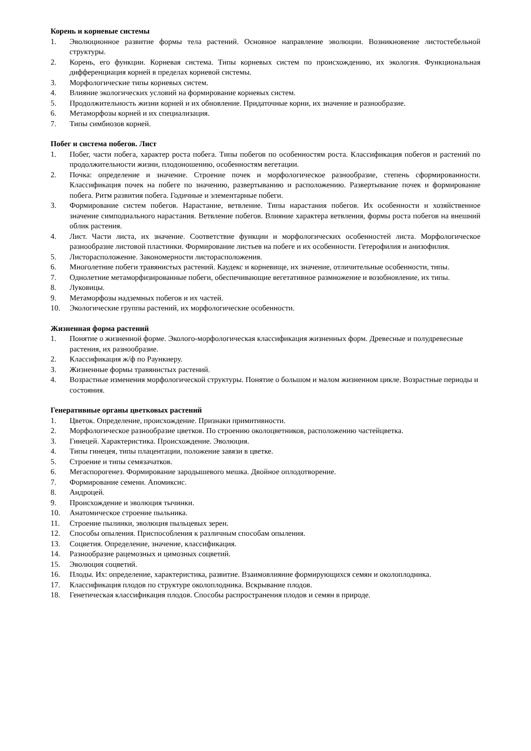Корень и корневые системы
1. Эволюционное развитие формы тела растений. Основное направление эволюции. Возникновение листостебельной структуры.
2. Корень, его функции. Корневая система. Типы корневых систем по происхождению, их экология. Функциональная дифференциация корней в пределах корневой системы.
3. Морфологические типы корневых систем.
4. Влияние экологических условий на формирование корневых систем.
5. Продолжительность жизни корней и их обновление. Придаточные корни, их значение и разнообразие.
6. Метаморфозы корней и их специализация.
7. Типы симбиозов корней.
Побег и система побегов. Лист
1. Побег, части побега, характер роста побега. Типы побегов по особенностям роста. Классификация побегов и растений по продолжительности жизни, плодоношению, особенностям вегетации.
2. Почка: определение и значение. Строение почек и морфологическое разнообразие, степень сформированности. Классификация почек на побеге по значению, развертыванию и расположению. Развертывание почек и формирование побега. Ритм развития побега. Годичные и элементарные побеги.
3. Формирование систем побегов. Нарастание, ветвление. Типы нарастания побегов. Их особенности и хозяйственное значение симподиального нарастания. Ветвление побегов. Влияние характера ветвления, формы роста побегов на внешний облик растения.
4. Лист. Части листа, их значение. Соответствие функции и морфологических особенностей листа. Морфологическое разнообразие листовой пластинки. Формирование листьев на побеге и их особенности. Гетерофилия и анизофилия.
5. Листорасположение. Закономерности листорасположения.
6. Многолетние побеги травянистых растений. Каудекс и корневище, их значение, отличительные особенности, типы.
7. Однолетние метаморфизированные побеги, обеспечивающие вегетативное размножение и возобновление, их типы.
8. Луковицы.
9. Метаморфозы надземных побегов и их частей.
10. Экологические группы растений, их морфологические особенности.
Жизненная форма растений
1. Понятие о жизненной форме. Эколого-морфологическая классификация жизненных форм. Древесные и полудревесные растения, их разнообразие.
2. Классификация ж/ф по Раункиеру.
3. Жизненные формы травянистых растений.
4. Возрастные изменения морфологической структуры. Понятие о большом и малом жизненном цикле. Возрастные периоды и состояния.
Генеративные органы цветковых растений
1. Цветок. Определение, происхождение. Признаки примитивности.
2. Морфологическое разнообразие цветков. По строению околоцветников, расположению частейцветка.
3. Гинецей. Характеристика. Происхождение. Эволюция.
4. Типы гинецея, типы плацентации, положение завязи в цветке.
5. Строение и типы семязачатков.
6. Мегаспорогенез. Формирование зародышевого мешка. Двойное оплодотворение.
7. Формирование семени. Апомиксис.
8. Андроцей.
9. Происхождение и эволюция тычинки.
10. Анатомическое строение пыльника.
11. Строение пылинки, эволюция пыльцевых зерен.
12. Способы опыления. Приспособления к различным способам опыления.
13. Соцветия. Определение, значение, классификация.
14. Разнообразие рацемозных и цимозных соцветий.
15. Эволюция соцветий.
16. Плоды. Их: определение, характеристика, развитие. Взаимовлияние формирующихся семян и околоплодника.
17. Классификация плодов по структуре околоплодника. Вскрывание плодов.
18. Генетическая классификация плодов. Способы распространения плодов и семян в природе.